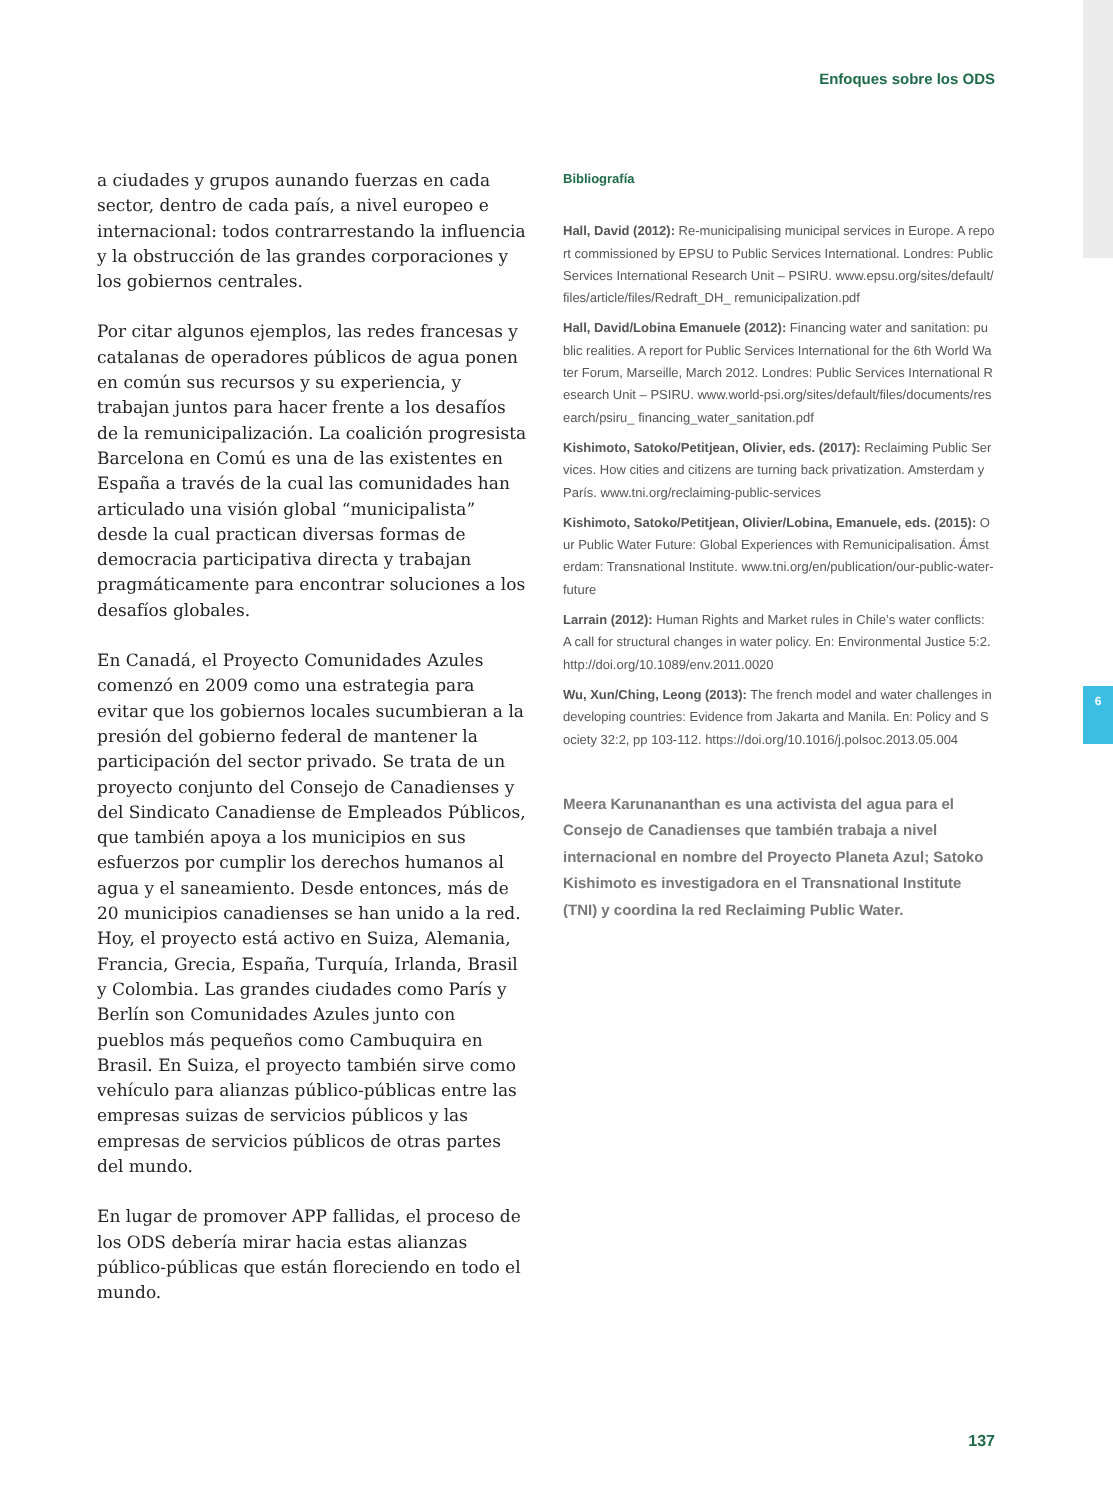6
Enfoques sobre los ODS
a ciudades y grupos aunando fuerzas en cada sector, dentro de cada país, a nivel europeo e internacional: todos contrarrestando la influencia y la obstrucción de las grandes corporaciones y los gobiernos centrales.
Por citar algunos ejemplos, las redes francesas y catalanas de operadores públicos de agua ponen en común sus recursos y su experiencia, y trabajan juntos para hacer frente a los desafíos de la remunicipalización. La coalición progresista Barcelona en Comú es una de las existentes en España a través de la cual las comunidades han articulado una visión global “municipalista” desde la cual practican diversas formas de democracia participativa directa y trabajan pragmáticamente para encontrar soluciones a los desafíos globales.
En Canadá, el Proyecto Comunidades Azules comenzó en 2009 como una estrategia para evitar que los gobiernos locales sucumbieran a la presión del gobierno federal de mantener la participación del sector privado. Se trata de un proyecto conjunto del Consejo de Canadienses y del Sindicato Canadiense de Empleados Públicos, que también apoya a los municipios en sus esfuerzos por cumplir los derechos humanos al agua y el saneamiento. Desde entonces, más de 20 municipios canadienses se han unido a la red. Hoy, el proyecto está activo en Suiza, Alemania, Francia, Grecia, España, Turquía, Irlanda, Brasil y Colombia. Las grandes ciudades como París y Berlín son Comunidades Azules junto con pueblos más pequeños como Cambuquira en Brasil. En Suiza, el proyecto también sirve como vehículo para alianzas público-públicas entre las empresas suizas de servicios públicos y las empresas de servicios públicos de otras partes del mundo.
En lugar de promover APP fallidas, el proceso de los ODS debería mirar hacia estas alianzas público-públicas que están floreciendo en todo el mundo.
Bibliografía
Hall, David (2012): Re-municipalising municipal services in Europe. A report commissioned by EPSU to Public Services International. Londres: Public Services International Research Unit – PSIRU. www.epsu.org/sites/default/files/article/files/Redraft_DH_ remunicipalization.pdf
Hall, David/Lobina Emanuele (2012): Financing water and sanitation: public realities. A report for Public Services International for the 6th World Water Forum, Marseille, March 2012. Londres: Public Services International Research Unit – PSIRU. www.world-psi.org/sites/default/files/documents/research/psiru_ financing_water_sanitation.pdf
Kishimoto, Satoko/Petitjean, Olivier, eds. (2017): Reclaiming Public Services. How cities and citizens are turning back privatization. Amsterdam y París. www.tni.org/reclaiming-public-services
Kishimoto, Satoko/Petitjean, Olivier/Lobina, Emanuele, eds. (2015): Our Public Water Future: Global Experiences with Remunicipalisation. Ámsterdam: Transnational Institute. www.tni.org/en/publication/our-public-water-future
Larrain (2012): Human Rights and Market rules in Chile’s water conflicts: A call for structural changes in water policy. En: Environmental Justice 5:2. http://doi.org/10.1089/env.2011.0020
Wu, Xun/Ching, Leong (2013): The french model and water challenges in developing countries: Evidence from Jakarta and Manila. En: Policy and Society 32:2, pp 103-112. https://doi.org/10.1016/j.polsoc.2013.05.004
Meera Karunananthan es una activista del agua para el Consejo de Canadienses que también trabaja a nivel internacional en nombre del Proyecto Planeta Azul; Satoko Kishimoto es investigadora en el Transnational Institute (TNI) y coordina la red Reclaiming Public Water.
137